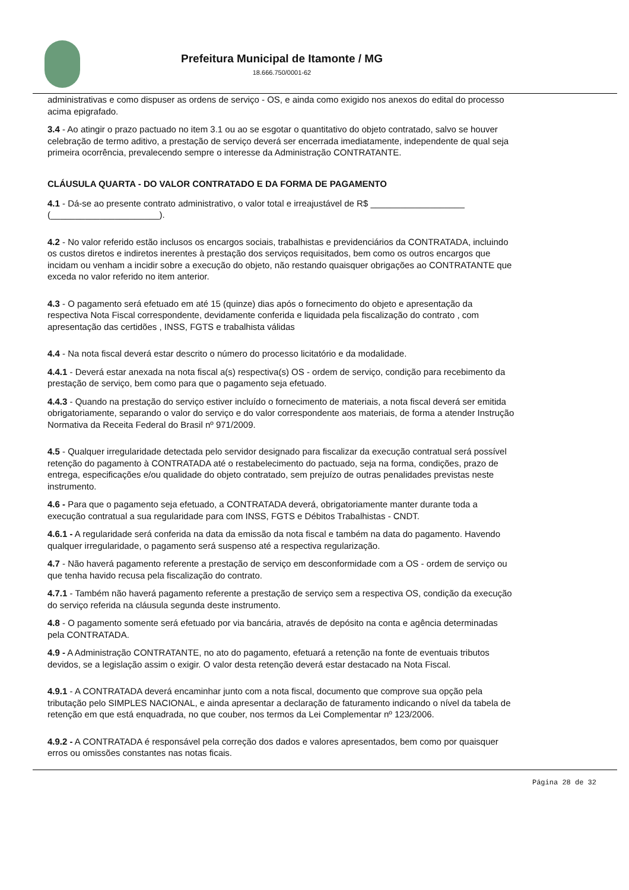Prefeitura Municipal de Itamonte / MG
18.666.750/0001-62
administrativas e como dispuser as ordens de serviço - OS, e ainda como exigido nos anexos do edital do processo
acima epigrafado.
3.4 - Ao atingir o prazo pactuado no item 3.1 ou ao se esgotar o quantitativo do objeto contratado, salvo se houver
celebração de termo aditivo, a prestação de serviço deverá ser encerrada imediatamente, independente de qual seja
primeira ocorrência, prevalecendo sempre o interesse da Administração CONTRATANTE.
CLÁUSULA QUARTA - DO VALOR CONTRATADO E DA FORMA DE PAGAMENTO
4.1 - Dá-se ao presente contrato administrativo, o valor total e irreajustável de R$ ___________________
(______________________).
4.2 - No valor referido estão inclusos os encargos sociais, trabalhistas e previdenciários da CONTRATADA, incluindo
os custos diretos e indiretos inerentes à prestação dos serviços requisitados, bem como os outros encargos que
incidam ou venham a incidir sobre a execução do objeto, não restando quaisquer obrigações ao CONTRATANTE que
exceda no valor referido no item anterior.
4.3 - O pagamento será efetuado em até 15 (quinze) dias após o fornecimento do objeto e apresentação da
respectiva Nota Fiscal correspondente, devidamente conferida e liquidada pela fiscalização do contrato , com
apresentação das certidões , INSS, FGTS e trabalhista válidas
4.4 - Na nota fiscal deverá estar descrito o número do processo licitatório e da modalidade.
4.4.1 - Deverá estar anexada na nota fiscal a(s) respectiva(s) OS - ordem de serviço, condição para recebimento da
prestação de serviço, bem como para que o pagamento seja efetuado.
4.4.3 - Quando na prestação do serviço estiver incluído o fornecimento de materiais, a nota fiscal deverá ser emitida
obrigatoriamente, separando o valor do serviço e do valor correspondente aos materiais, de forma a atender Instrução
Normativa da Receita Federal do Brasil nº 971/2009.
4.5 - Qualquer irregularidade detectada pelo servidor designado para fiscalizar da execução contratual será possível
retenção do pagamento à CONTRATADA até o restabelecimento do pactuado, seja na forma, condições, prazo de
entrega, especificações e/ou qualidade do objeto contratado, sem prejuízo de outras penalidades previstas neste
instrumento.
4.6 - Para que o pagamento seja efetuado, a CONTRATADA deverá, obrigatoriamente manter durante toda a
execução contratual a sua regularidade para com INSS, FGTS e Débitos Trabalhistas - CNDT.
4.6.1 - A regularidade será conferida na data da emissão da nota fiscal e também na data do pagamento. Havendo
qualquer irregularidade, o pagamento será suspenso até a respectiva regularização.
4.7 - Não haverá pagamento referente a prestação de serviço em desconformidade com a OS - ordem de serviço ou
que tenha havido recusa pela fiscalização do contrato.
4.7.1 - Também não haverá pagamento referente a prestação de serviço sem a respectiva OS, condição da execução
do serviço referida na cláusula segunda deste instrumento.
4.8 - O pagamento somente será efetuado por via bancária, através de depósito na conta e agência determinadas
pela CONTRATADA.
4.9 - A Administração CONTRATANTE, no ato do pagamento, efetuará a retenção na fonte de eventuais tributos
devidos, se a legislação assim o exigir. O valor desta retenção deverá estar destacado na Nota Fiscal.
4.9.1 - A CONTRATADA deverá encaminhar junto com a nota fiscal, documento que comprove sua opção pela
tributação pelo SIMPLES NACIONAL, e ainda apresentar a declaração de faturamento indicando o nível da tabela de
retenção em que está enquadrada, no que couber, nos termos da Lei Complementar nº 123/2006.
4.9.2 - A CONTRATADA é responsável pela correção dos dados e valores apresentados, bem como por quaisquer
erros ou omissões constantes nas notas ficais.
Página 28 de 32